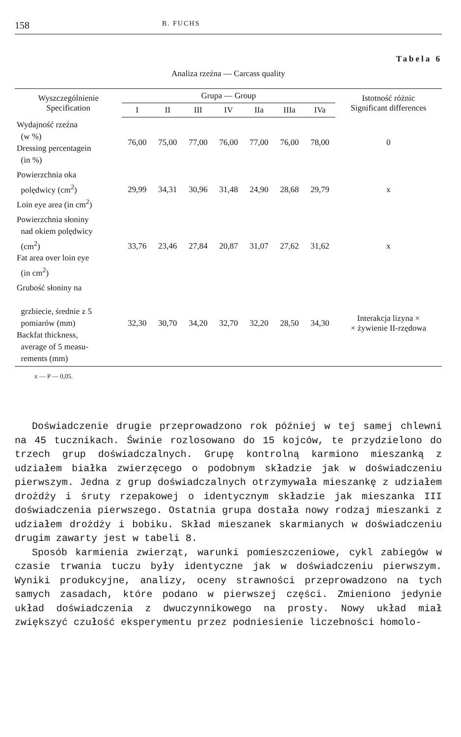158 B. FUCHS
Tabela 6
Analiza rzeźna — Carcass quality
| Wyszczególnienie Specification | Grupa — Group | | | | | | | Istotność różnic Significant differences |
| --- | --- | --- | --- | --- | --- | --- | --- | --- |
| | I | II | III | IV | IIa | IIIa | IVa | |
| Wydajność rzeźna (w %) Dressing percentagein (in %) | 76,00 | 75,00 | 77,00 | 76,00 | 77,00 | 76,00 | 78,00 | 0 |
| Powierzchnia oka polędwicy (cm<sup>2</sup>) Loin eye area (in cm<sup>2</sup>) | 29,99 | 34,31 | 30,96 | 31,48 | 24,90 | 28,68 | 29,79 | x |
| Powierzchnia słoniny nad okiem polędwicy (cm<sup>2</sup>) Fat area over loin eye (in cm<sup>2</sup>) | 33,76 | 23,46 | 27,84 | 20,87 | 31,07 | 27,62 | 31,62 | x |
| Grubość słoniny na grzbiecie, średnie z 5 pomiarów (mm) Backfat thickness, average of 5 measu- rements (mm) | 32,30 | 30,70 | 34,20 | 32,70 | 32,20 | 28,50 | 34,30 | Interakcja lizyna × × żywienie II-rzędowa |
x — P — 0,05.
Doświadczenie drugie przeprowadzono rok później w tej samej chlewni na 45 tucznikach. Świnie rozlosowano do 15 kojców, te przydzielono do trzech grup doświadczalnych. Grupę kontrolną karmiono mieszanką z udziałem białka zwierzęcego o podobnym składzie jak w doświadczeniu pierwszym. Jedna z grup doświadczalnych otrzymywała mieszankę z udziałem drożdży i śruty rzepakowej o identycznym składzie jak mieszanka III doświadczenia pierwszego. Ostatnia grupa dostała nowy rodzaj mieszanki z udziałem drożdży i bobiku. Skład mieszanek skarmianych w doświadczeniu drugim zawarty jest w tabeli 8.
Sposób karmienia zwierząt, warunki pomieszczeniowe, cykl zabiegów w czasie trwania tuczu były identyczne jak w doświadczeniu pierwszym. Wyniki produkcyjne, analizy, oceny strawności przeprowadzono na tych samych zasadach, które podano w pierwszej części. Zmieniono jedynie układ doświadczenia z dwuczynnikowego na prosty. Nowy układ miał zwiększyć czułość eksperymentu przez podniesienie liczebności homolo-